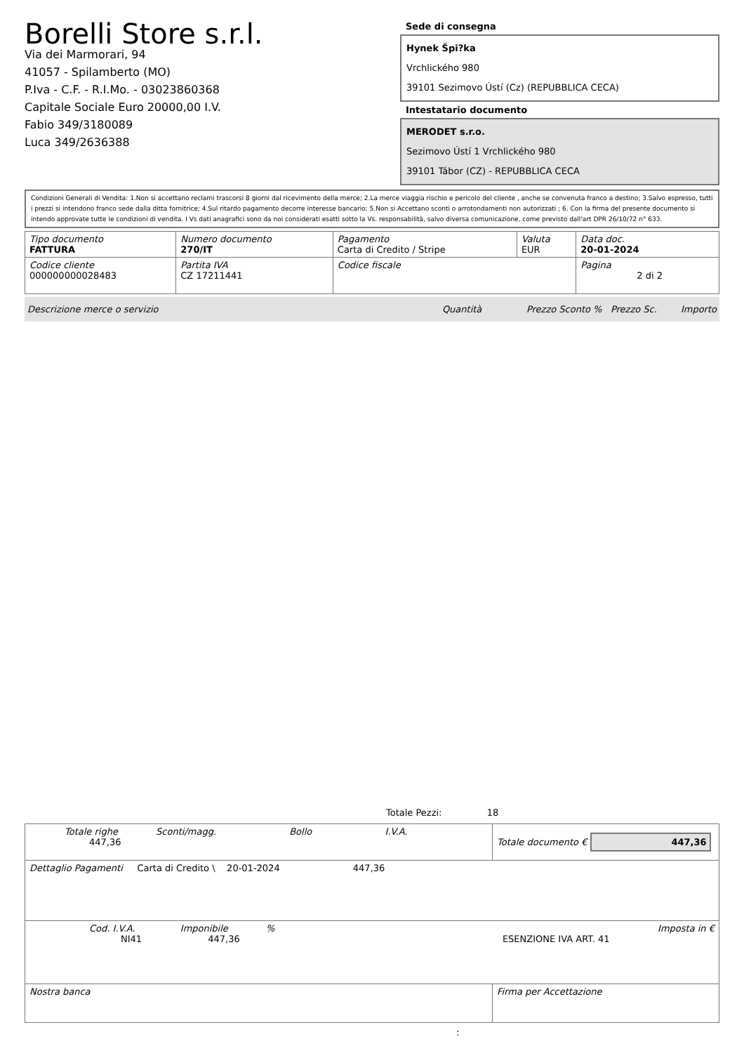Borelli Store s.r.l.
Via dei Marmorari, 94
41057 - Spilamberto (MO)
P.Iva - C.F. - R.I.Mo. - 03023860368
Capitale Sociale Euro 20000,00 I.V.
Fabio 349/3180089
Luca 349/2636388
Sede di consegna
Hynek Špi?ka
Vrchlického 980
39101 Sezimovo Ústí (Cz) (REPUBBLICA CECA)
Intestatario documento
MERODET s.r.o.
Sezimovo Ústí 1 Vrchlického 980
39101 Tábor (CZ) - REPUBBLICA CECA
Condizioni Generali di Vendita: 1.Non si accettano reclami trascorsi 8 giorni dal ricevimento della merce; 2.La merce viaggia rischio e pericolo del cliente , anche se convenuta franco a destino; 3.Salvo espresso, tutti i prezzi si intendono franco sede dalla ditta fornitrice; 4.Sul ritardo pagamento decorre interesse bancario; 5.Non si Accettano sconti o arrotondamenti non autorizzati ; 6. Con la firma del presente documento si intendo approvate tutte le condizioni di vendita. I Vs dati anagrafici sono da noi considerati esatti sotto la Vs. responsabilità, salvo diversa comunicazione, come previsto dall'art DPR 26/10/72 n° 633.
| Tipo documento FATTURA | Numero documento 270/IT | Pagamento Carta di Credito / Stripe | Valuta EUR | Data doc. 20-01-2024 |
| Codice cliente 000000000028483 | Partita IVA CZ 17211441 | Codice fiscale | | Pagina 2 di 2 |
Descrizione merce o servizio Quantità Prezzo Sconto % Prezzo Sc. Importo
Totale Pezzi: 18
| Totale righe Sconti/magg. Bollo I.V.A. 447,36 | Totale documento € 447,36 |
| Dettaglio Pagamenti Carta di Credito \ 20-01-2024 447,36 | |
| Cod. I.V.A. Imponibile % Imposta in € NI41 447,36 ESENZIONE IVA ART. 41 | |
| Nostra banca | Firma per Accettazione |
: